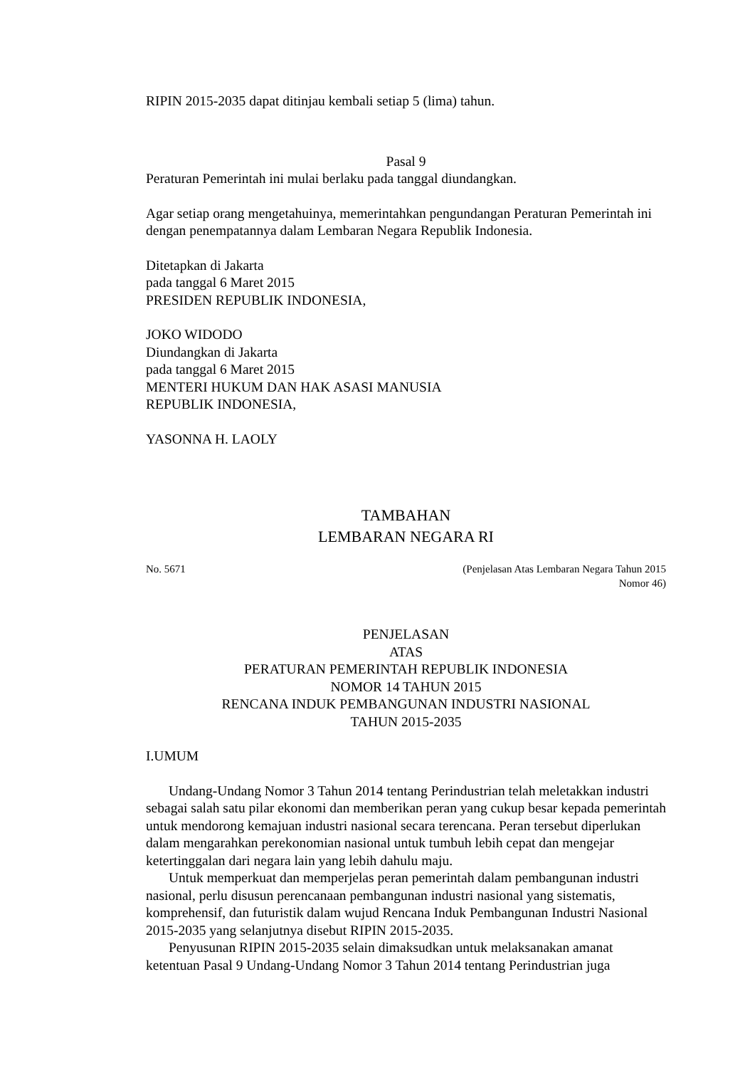RIPIN 2015-2035 dapat ditinjau kembali setiap 5 (lima) tahun.
Pasal 9
Peraturan Pemerintah ini mulai berlaku pada tanggal diundangkan.
Agar setiap orang mengetahuinya, memerintahkan pengundangan Peraturan Pemerintah ini dengan penempatannya dalam Lembaran Negara Republik Indonesia.
Ditetapkan di Jakarta
pada tanggal 6 Maret 2015
PRESIDEN REPUBLIK INDONESIA,
JOKO WIDODO
Diundangkan di Jakarta
pada tanggal 6 Maret 2015
MENTERI HUKUM DAN HAK ASASI MANUSIA
REPUBLIK INDONESIA,
YASONNA H. LAOLY
TAMBAHAN
LEMBARAN NEGARA RI
No. 5671 (Penjelasan Atas Lembaran Negara Tahun 2015
Nomor 46)
PENJELASAN
ATAS
PERATURAN PEMERINTAH REPUBLIK INDONESIA
NOMOR 14 TAHUN 2015
RENCANA INDUK PEMBANGUNAN INDUSTRI NASIONAL
TAHUN 2015-2035
I.UMUM
Undang-Undang Nomor 3 Tahun 2014 tentang Perindustrian telah meletakkan industri sebagai salah satu pilar ekonomi dan memberikan peran yang cukup besar kepada pemerintah untuk mendorong kemajuan industri nasional secara terencana. Peran tersebut diperlukan dalam mengarahkan perekonomian nasional untuk tumbuh lebih cepat dan mengejar ketertinggalan dari negara lain yang lebih dahulu maju.
Untuk memperkuat dan memperjelas peran pemerintah dalam pembangunan industri nasional, perlu disusun perencanaan pembangunan industri nasional yang sistematis, komprehensif, dan futuristik dalam wujud Rencana Induk Pembangunan Industri Nasional 2015-2035 yang selanjutnya disebut RIPIN 2015-2035.
Penyusunan RIPIN 2015-2035 selain dimaksudkan untuk melaksanakan amanat ketentuan Pasal 9 Undang-Undang Nomor 3 Tahun 2014 tentang Perindustrian juga